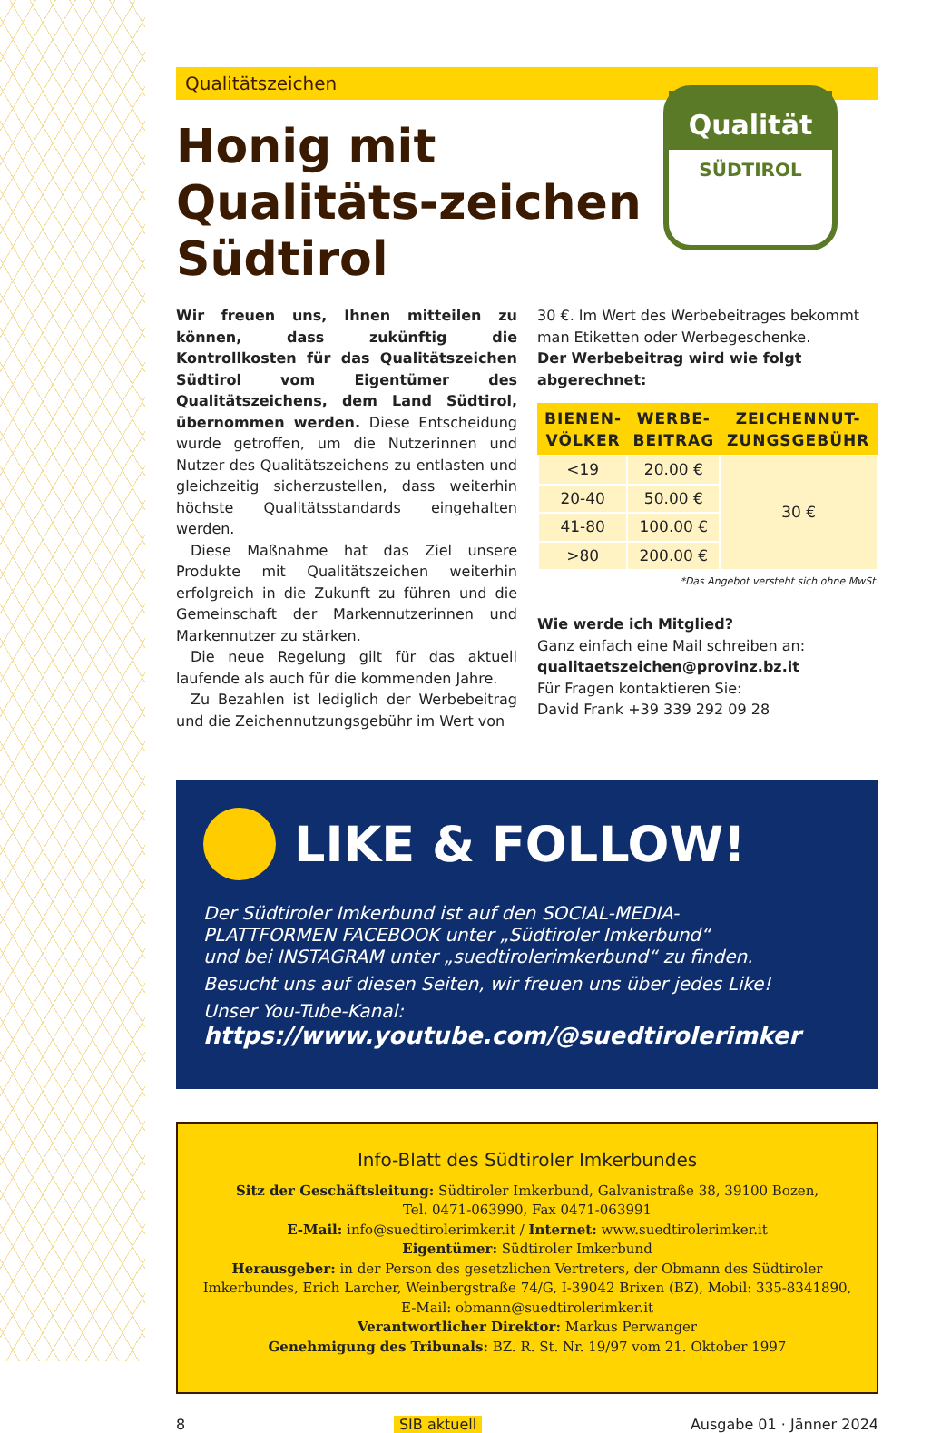Qualitätszeichen
Qualität
SÜDTIROL
Honig mit Qualitäts-zeichen Südtirol
Wir freuen uns, Ihnen mitteilen zu können, dass zukünftig die Kontrollkosten für das Qualitätszeichen Südtirol vom Eigentümer des Qualitätszeichens, dem Land Südtirol, übernommen werden. Diese Entscheidung wurde getroffen, um die Nutzerinnen und Nutzer des Qualitätszeichens zu entlasten und gleichzeitig sicherzustellen, dass weiterhin höchste Qualitätsstandards eingehalten werden.
 Diese Maßnahme hat das Ziel unsere Produkte mit Qualitätszeichen weiterhin erfolgreich in die Zukunft zu führen und die Gemeinschaft der Markennutzerinnen und Markennutzer zu stärken.
 Die neue Regelung gilt für das aktuell laufende als auch für die kommenden Jahre.
 Zu Bezahlen ist lediglich der Werbebeitrag und die Zeichennutzungsgebühr im Wert von
30 €. Im Wert des Werbebeitrages bekommt man Etiketten oder Werbegeschenke.
Der Werbebeitrag wird wie folgt abgerechnet:
| BIENEN- VÖLKER | WERBE- BEITRAG | ZEICHENNUT- ZUNGSGEBÜHR |
| --- | --- | --- |
| <19 | 20.00 € | 30 € |
| 20-40 | 50.00 € | |
| 41-80 | 100.00 € | |
| >80 | 200.00 € | |
*Das Angebot versteht sich ohne MwSt.
Wie werde ich Mitglied?
Ganz einfach eine Mail schreiben an:
qualitaetszeichen@provinz.bz.it
Für Fragen kontaktieren Sie:
David Frank +39 339 292 09 28
LIKE & FOLLOW!
Der Südtiroler Imkerbund ist auf den SOCIAL-MEDIA-
PLATTFORMEN FACEBOOK unter „Südtiroler Imkerbund“
und bei INSTAGRAM unter „suedtirolerimkerbund“ zu finden.
Besucht uns auf diesen Seiten, wir freuen uns über jedes Like!
Unser You-Tube-Kanal:
https://www.youtube.com/@suedtirolerimker
Info-Blatt des Südtiroler Imkerbundes
Sitz der Geschäftsleitung: Südtiroler Imkerbund, Galvanistraße 38, 39100 Bozen,
Tel. 0471-063990, Fax 0471-063991
E-Mail: info@suedtirolerimker.it / Internet: www.suedtirolerimker.it
Eigentümer: Südtiroler Imkerbund
Herausgeber: in der Person des gesetzlichen Vertreters, der Obmann des Südtiroler Imkerbundes, Erich Larcher, Weinbergstraße 74/G, I-39042 Brixen (BZ), Mobil: 335-8341890,
E-Mail: obmann@suedtirolerimker.it
Verantwortlicher Direktor: Markus Perwanger
Genehmigung des Tribunals: BZ. R. St. Nr. 19/97 vom 21. Oktober 1997
8 SIB aktuell Ausgabe 01 · Jänner 2024